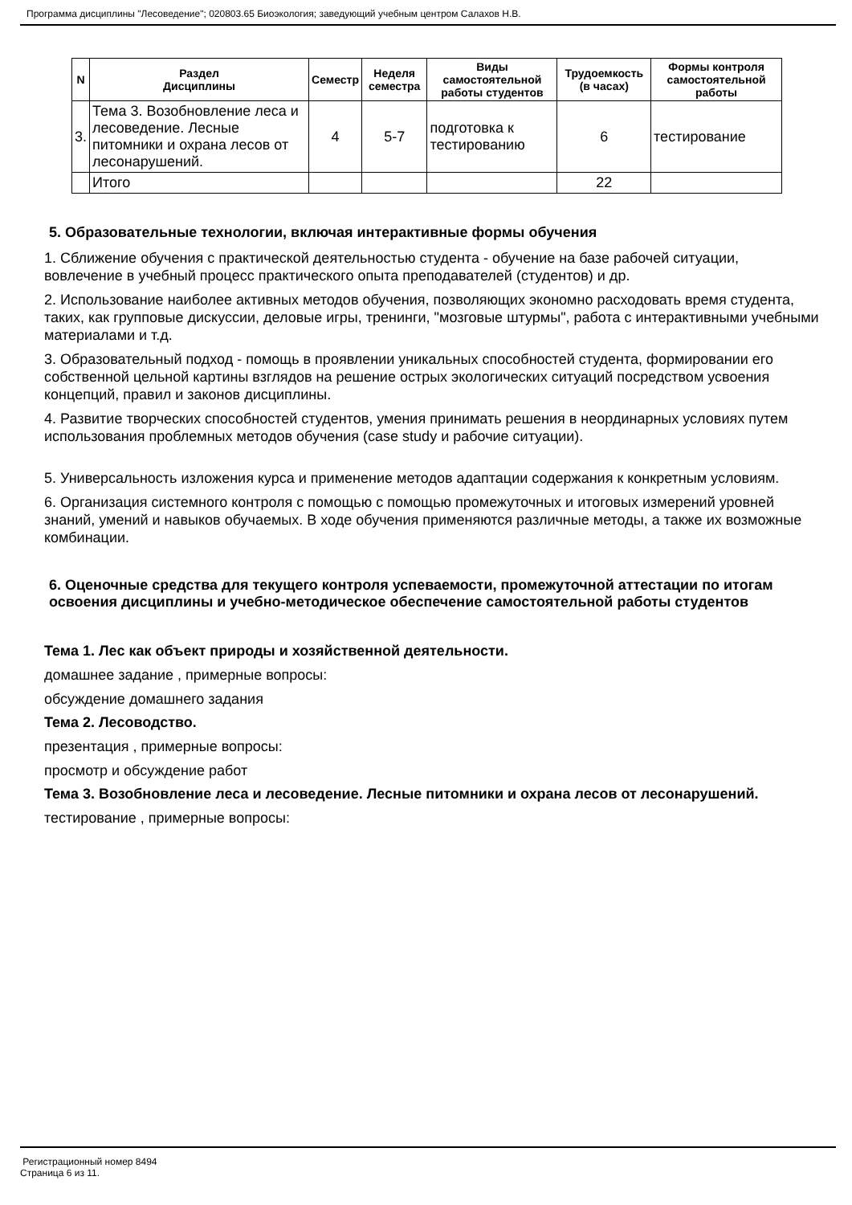Программа дисциплины "Лесоведение"; 020803.65 Биоэкология; заведующий учебным центром Салахов Н.В.
| N | Раздел Дисциплины | Семестр | Неделя семестра | Виды самостоятельной работы студентов | Трудоемкость (в часах) | Формы контроля самостоятельной работы |
| --- | --- | --- | --- | --- | --- | --- |
| 3. | Тема 3. Возобновление леса и лесоведение. Лесные питомники и охрана лесов от лесонарушений. | 4 | 5-7 | подготовка к тестированию | 6 | тестирование |
| | Итого | | | | 22 | |
5. Образовательные технологии, включая интерактивные формы обучения
1. Сближение обучения с практической деятельностью студента - обучение на базе рабочей ситуации, вовлечение в учебный процесс практического опыта преподавателей (студентов) и др.
2. Использование наиболее активных методов обучения, позволяющих экономно расходовать время студента, таких, как групповые дискуссии, деловые игры, тренинги, "мозговые штурмы", работа с интерактивными учебными материалами и т.д.
3. Образовательный подход - помощь в проявлении уникальных способностей студента, формировании его собственной цельной картины взглядов на решение острых экологических ситуаций посредством усвоения концепций, правил и законов дисциплины.
4. Развитие творческих способностей студентов, умения принимать решения в неординарных условиях путем использования проблемных методов обучения (case study и рабочие ситуации).
5. Универсальность изложения курса и применение методов адаптации содержания к конкретным условиям.
6. Организация системного контроля с помощью с помощью промежуточных и итоговых измерений уровней знаний, умений и навыков обучаемых. В ходе обучения применяются различные методы, а также их возможные комбинации.
6. Оценочные средства для текущего контроля успеваемости, промежуточной аттестации по итогам освоения дисциплины и учебно-методическое обеспечение самостоятельной работы студентов
Тема 1. Лес как объект природы и хозяйственной деятельности.
домашнее задание , примерные вопросы:
обсуждение домашнего задания
Тема 2. Лесоводство.
презентация , примерные вопросы:
просмотр и обсуждение работ
Тема 3. Возобновление леса и лесоведение. Лесные питомники и охрана лесов от лесонарушений.
тестирование , примерные вопросы:
Регистрационный номер 8494
Страница 6 из 11.